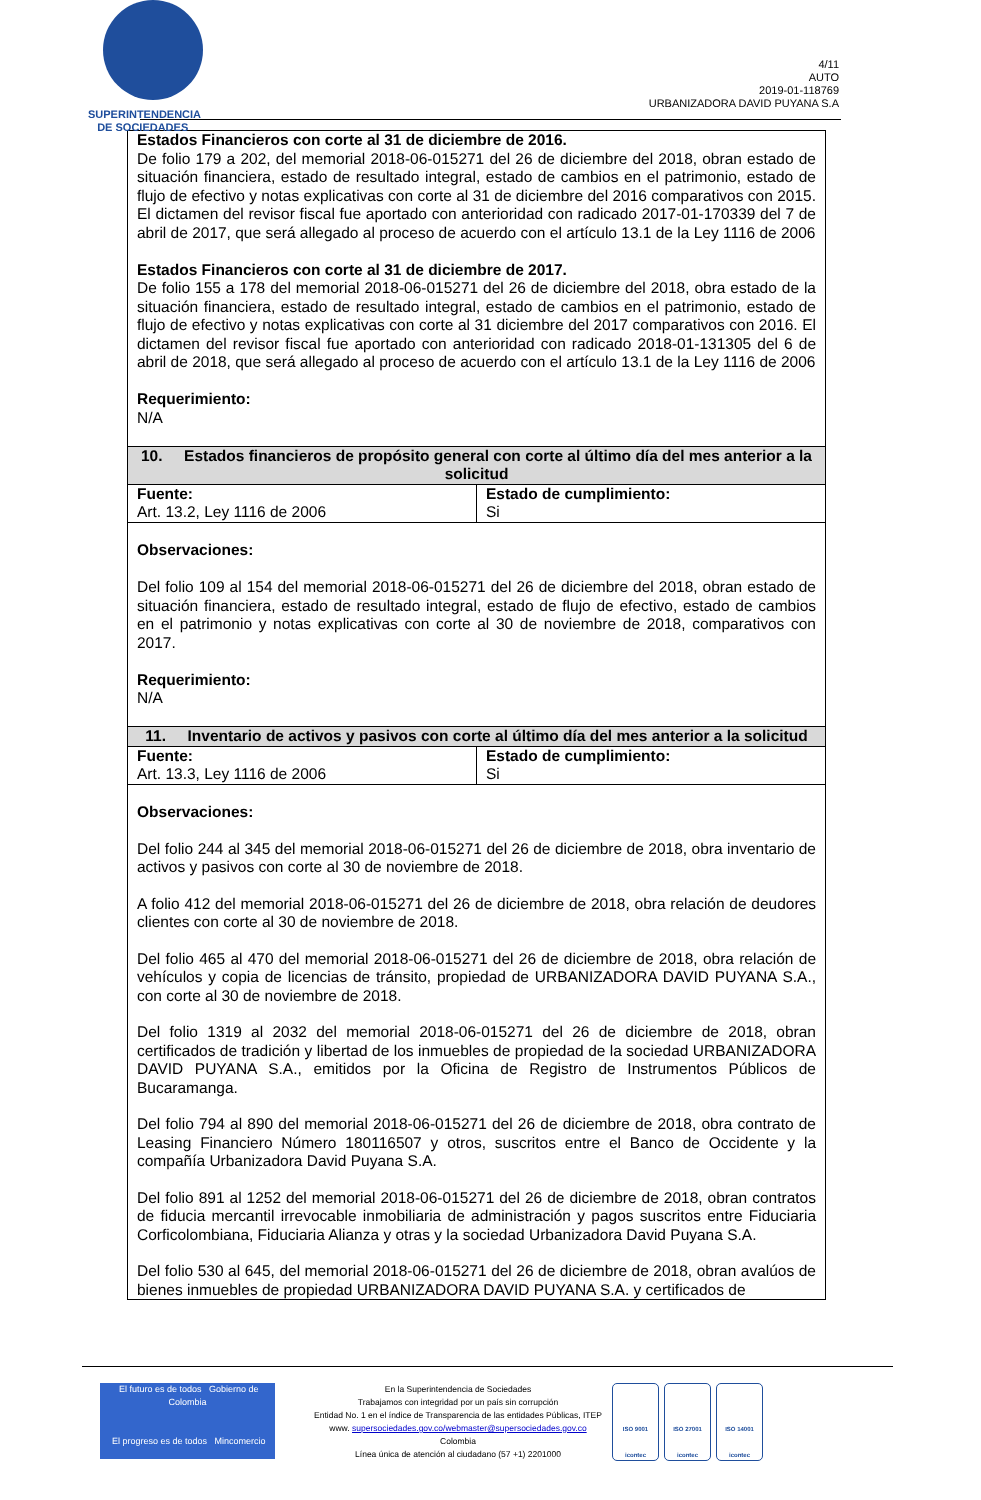SUPERINTENDENCIA
DE SOCIEDADES
4/11
AUTO
2019-01-118769
URBANIZADORA DAVID PUYANA S.A
| Estados Financieros con corte al 31 de diciembre de 2016. De folio 179 a 202, del memorial 2018-06-015271 del 26 de diciembre del 2018, obran estado de situación financiera, estado de resultado integral, estado de cambios en el patrimonio, estado de flujo de efectivo y notas explicativas con corte al 31 de diciembre del 2016 comparativos con 2015. El dictamen del revisor fiscal fue aportado con anterioridad con radicado 2017-01-170339 del 7 de abril de 2017, que será allegado al proceso de acuerdo con el artículo 13.1 de la Ley 1116 de 2006 Estados Financieros con corte al 31 de diciembre de 2017. De folio 155 a 178 del memorial 2018-06-015271 del 26 de diciembre del 2018, obra estado de la situación financiera, estado de resultado integral, estado de cambios en el patrimonio, estado de flujo de efectivo y notas explicativas con corte al 31 diciembre del 2017 comparativos con 2016. El dictamen del revisor fiscal fue aportado con anterioridad con radicado 2018-01-131305 del 6 de abril de 2018, que será allegado al proceso de acuerdo con el artículo 13.1 de la Ley 1116 de 2006 Requerimiento: N/A | |
| 10. Estados financieros de propósito general con corte al último día del mes anterior a la solicitud | |
| Fuente: Art. 13.2, Ley 1116 de 2006 | Estado de cumplimiento: Si |
| Observaciones: Del folio 109 al 154 del memorial 2018-06-015271 del 26 de diciembre del 2018, obran estado de situación financiera, estado de resultado integral, estado de flujo de efectivo, estado de cambios en el patrimonio y notas explicativas con corte al 30 de noviembre de 2018, comparativos con 2017. Requerimiento: N/A | |
| 11. Inventario de activos y pasivos con corte al último día del mes anterior a la solicitud | |
| Fuente: Art. 13.3, Ley 1116 de 2006 | Estado de cumplimiento: Si |
| Observaciones: Del folio 244 al 345 del memorial 2018-06-015271 del 26 de diciembre de 2018, obra inventario de activos y pasivos con corte al 30 de noviembre de 2018. A folio 412 del memorial 2018-06-015271 del 26 de diciembre de 2018, obra relación de deudores clientes con corte al 30 de noviembre de 2018. Del folio 465 al 470 del memorial 2018-06-015271 del 26 de diciembre de 2018, obra relación de vehículos y copia de licencias de tránsito, propiedad de URBANIZADORA DAVID PUYANA S.A., con corte al 30 de noviembre de 2018. Del folio 1319 al 2032 del memorial 2018-06-015271 del 26 de diciembre de 2018, obran certificados de tradición y libertad de los inmuebles de propiedad de la sociedad URBANIZADORA DAVID PUYANA S.A., emitidos por la Oficina de Registro de Instrumentos Públicos de Bucaramanga. Del folio 794 al 890 del memorial 2018-06-015271 del 26 de diciembre de 2018, obra contrato de Leasing Financiero Número 180116507 y otros, suscritos entre el Banco de Occidente y la compañía Urbanizadora David Puyana S.A. Del folio 891 al 1252 del memorial 2018-06-015271 del 26 de diciembre de 2018, obran contratos de fiducia mercantil irrevocable inmobiliaria de administración y pagos suscritos entre Fiduciaria Corficolombiana, Fiduciaria Alianza y otras y la sociedad Urbanizadora David Puyana S.A. Del folio 530 al 645, del memorial 2018-06-015271 del 26 de diciembre de 2018, obran avalúos de bienes inmuebles de propiedad URBANIZADORA DAVID PUYANA S.A. y certificados de | |
El futuro es de todos Gobierno de Colombia
El progreso es de todos Mincomercio
En la Superintendencia de Sociedades
Trabajamos con integridad por un país sin corrupción
Entidad No. 1 en el índice de Transparencia de las entidades Públicas, ITEP
www. supersociedades.gov.co/webmaster@supersociedades.gov.co
Colombia
Línea única de atención al ciudadano (57 +1) 2201000
ISO 9001
icontec
ISO 27001
icontec
ISO 14001
icontec